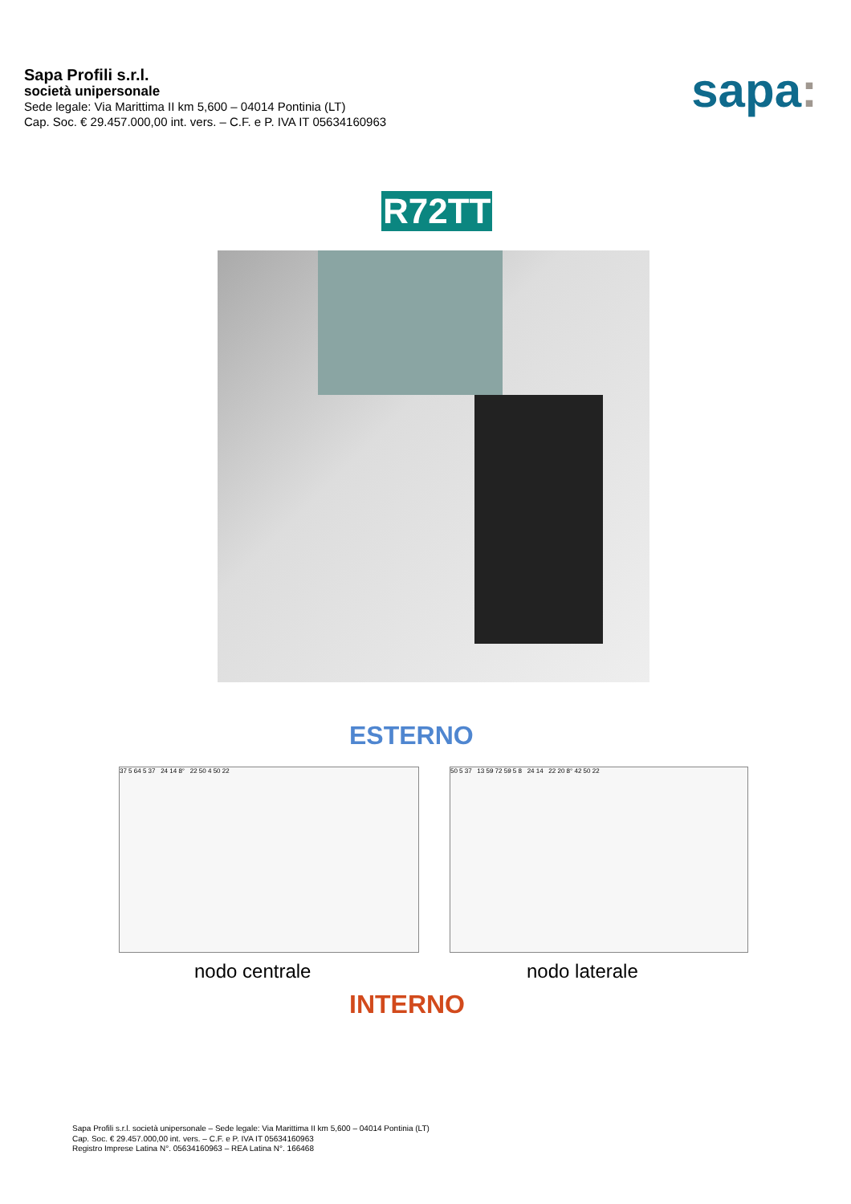Sapa Profili s.r.l.
società unipersonale
Sede legale: Via Marittima II km 5,600 – 04014 Pontinia (LT)
Cap. Soc. € 29.457.000,00 int. vers. – C.F. e P. IVA IT 05634160963
sapa:
R72TT
ESTERNO
37 5 64 5 37 24 14 8° 22 50 4 50 22 50 5 37 13 59 72 59 5 8 24 14 22 20 8° 42 50 22
nodo centrale nodo laterale
INTERNO
Sapa Profili s.r.l. società unipersonale – Sede legale: Via Marittima II km 5,600 – 04014 Pontinia (LT)
Cap. Soc. € 29.457.000,00 int. vers. – C.F. e P. IVA IT 05634160963
Registro Imprese Latina N°. 05634160963 – REA Latina N°. 166468